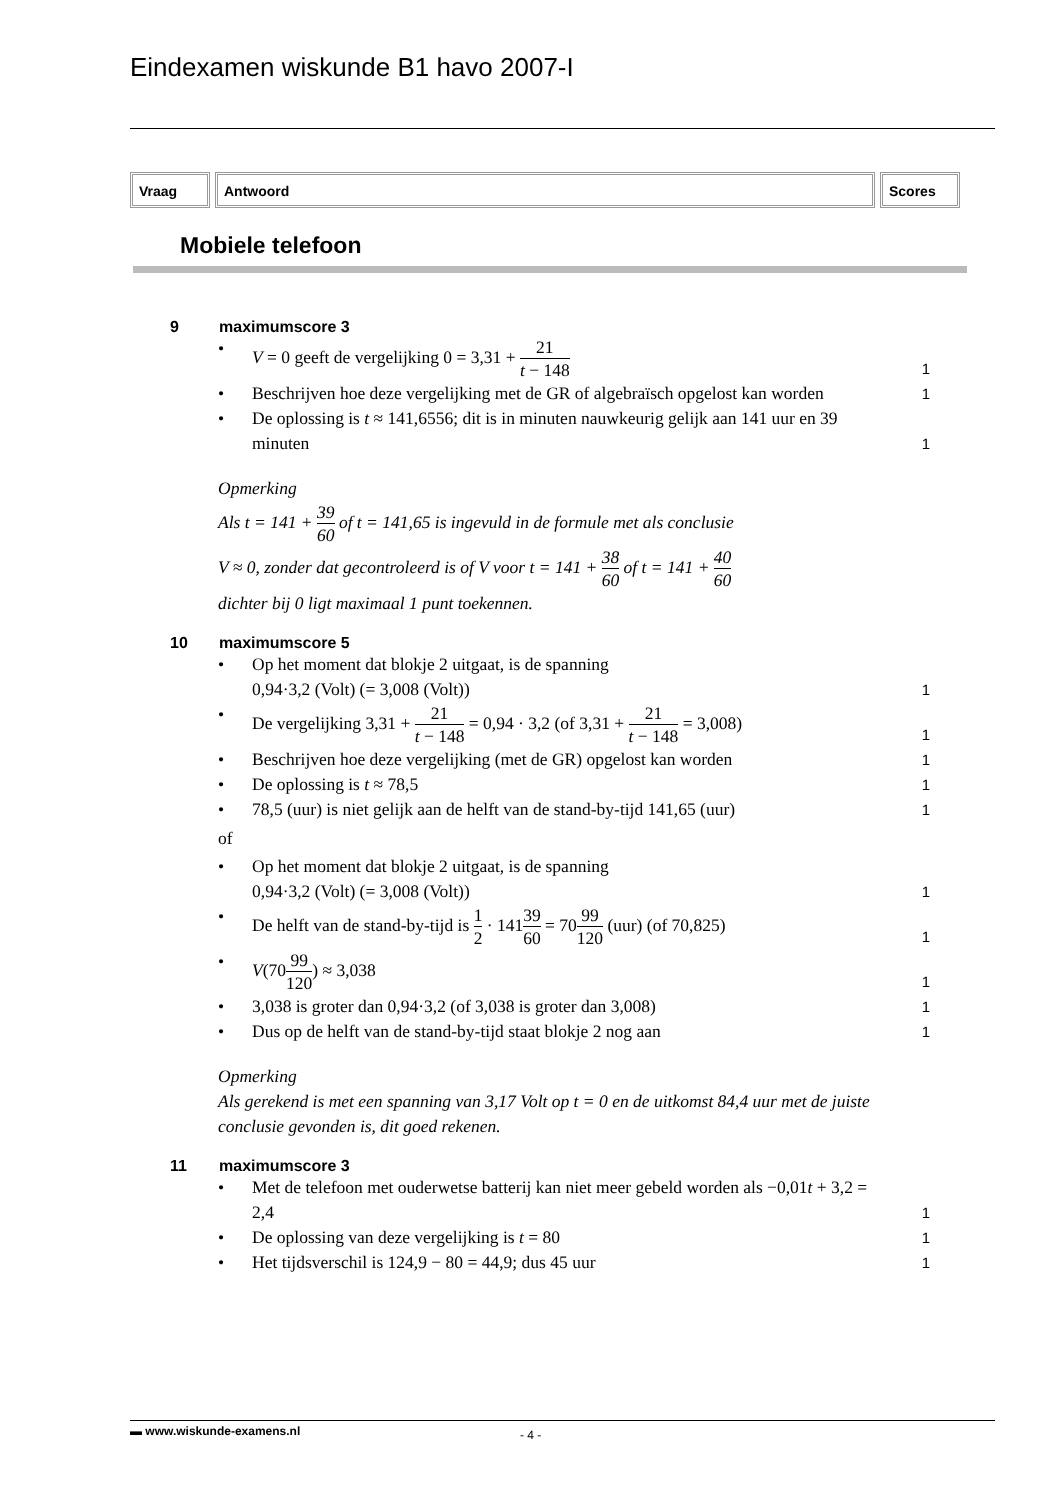Eindexamen wiskunde B1 havo 2007-I
Vraag Antwoord Scores
Mobiele telefoon
9 maximumscore 3
• V = 0 geeft de vergelijking 0 = 3,31 + 21 t − 148 1
• Beschrijven hoe deze vergelijking met de GR of algebraïsch opgelost kan worden 1
• De oplossing is t ≈ 141,6556; dit is in minuten nauwkeurig gelijk aan 141 uur en 39 minuten 1
Opmerking
Als t = 141 + 39 60 of t = 141,65 is ingevuld in de formule met als conclusie
V ≈ 0, zonder dat gecontroleerd is of V voor t = 141 + 38 60 of t = 141 + 40 60
dichter bij 0 ligt maximaal 1 punt toekennen.
10 maximumscore 5
• Op het moment dat blokje 2 uitgaat, is de spanning
0,94·3,2 (Volt) (= 3,008 (Volt)) 1
• De vergelijking 3,31 + 21 t − 148 = 0,94 · 3,2 (of 3,31 + 21 t − 148 = 3,008) 1
• Beschrijven hoe deze vergelijking (met de GR) opgelost kan worden 1
• De oplossing is t ≈ 78,5 1
• 78,5 (uur) is niet gelijk aan de helft van de stand-by-tijd 141,65 (uur) 1
of
• Op het moment dat blokje 2 uitgaat, is de spanning
0,94·3,2 (Volt) (= 3,008 (Volt)) 1
• De helft van de stand-by-tijd is 1 2 · 14139 60 = 7099 120 (uur) (of 70,825) 1
• V(7099 120) ≈ 3,038 1
• 3,038 is groter dan 0,94·3,2 (of 3,038 is groter dan 3,008) 1
• Dus op de helft van de stand-by-tijd staat blokje 2 nog aan 1
Opmerking
Als gerekend is met een spanning van 3,17 Volt op t = 0 en de uitkomst 84,4 uur met de juiste conclusie gevonden is, dit goed rekenen.
11 maximumscore 3
• Met de telefoon met ouderwetse batterij kan niet meer gebeld worden als −0,01t + 3,2 = 2,4 1
• De oplossing van deze vergelijking is t = 80 1
• Het tijdsverschil is 124,9 − 80 = 44,9; dus 45 uur 1
▬ www.wiskunde-examens.nl
- 4 -